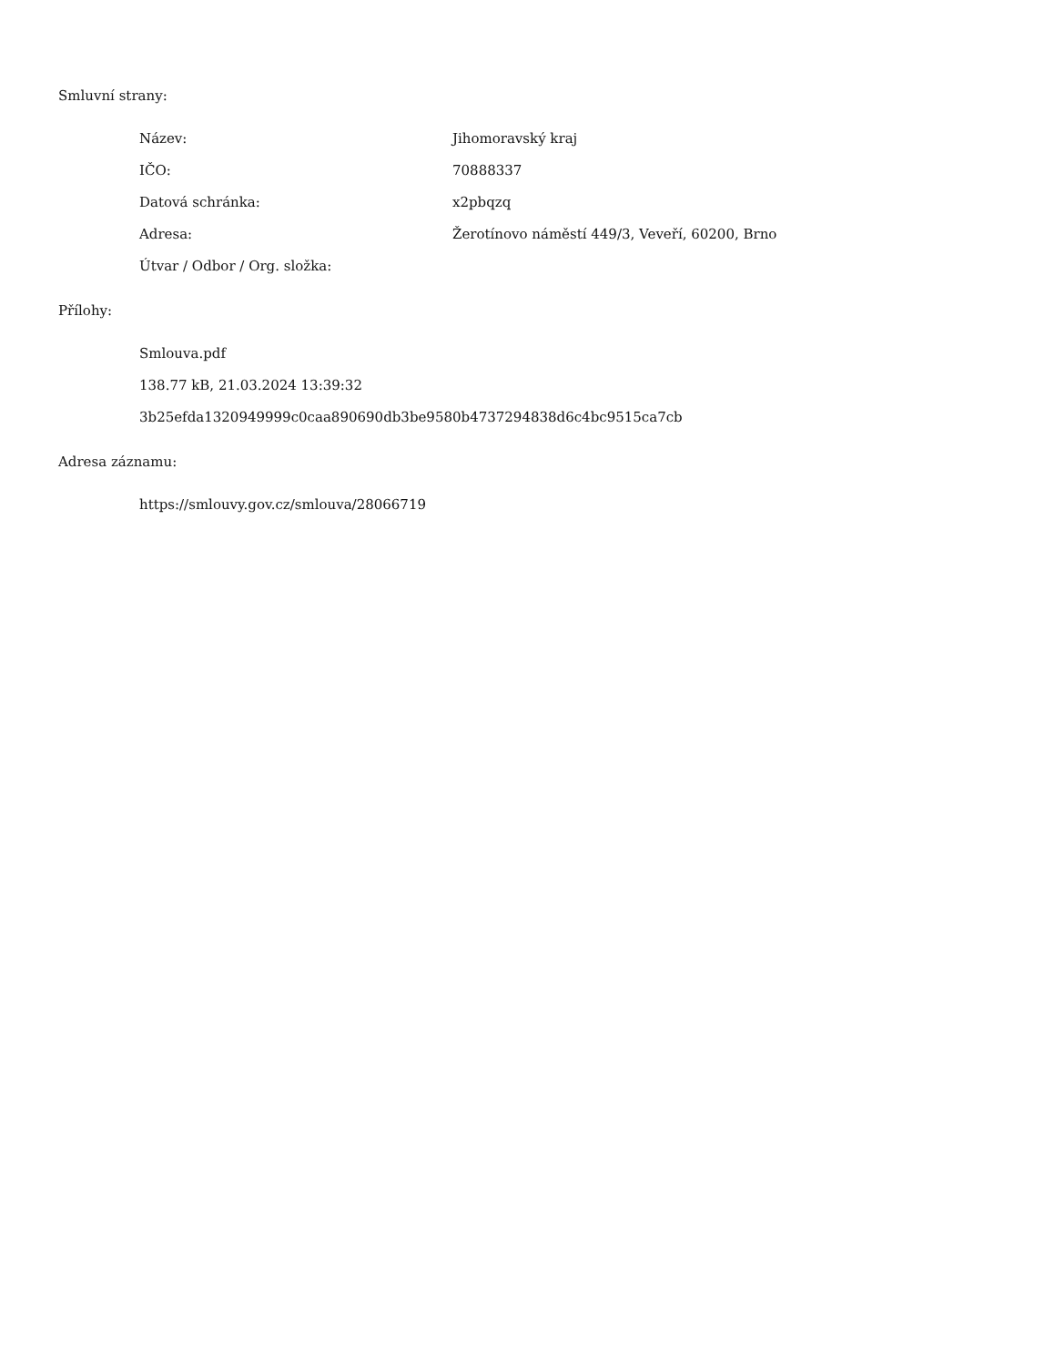Smluvní strany:
Název: Jihomoravský kraj
IČO: 70888337
Datová schránka: x2pbqzq
Adresa: Žerotínovo náměstí 449/3, Veveří, 60200, Brno
Útvar / Odbor / Org. složka:
Přílohy:
Smlouva.pdf
138.77 kB, 21.03.2024 13:39:32
3b25efda1320949999c0caa890690db3be9580b4737294838d6c4bc9515ca7cb
Adresa záznamu:
https://smlouvy.gov.cz/smlouva/28066719